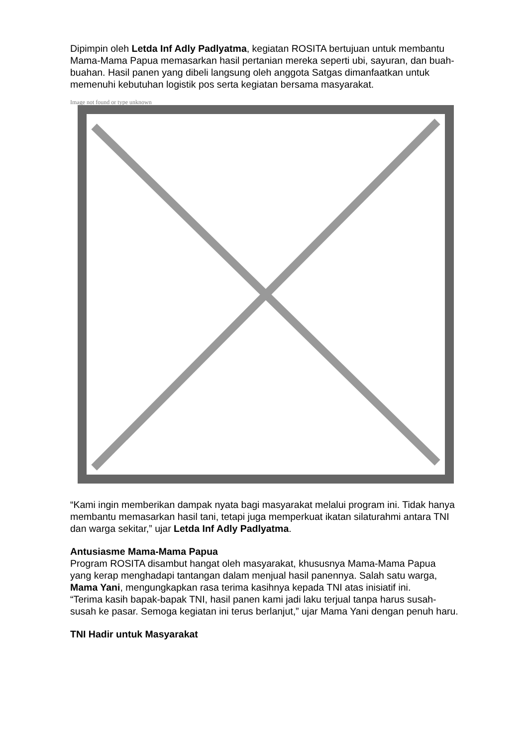Dipimpin oleh Letda Inf Adly Padlyatma, kegiatan ROSITA bertujuan untuk membantu Mama-Mama Papua memasarkan hasil pertanian mereka seperti ubi, sayuran, dan buah-buahan. Hasil panen yang dibeli langsung oleh anggota Satgas dimanfaatkan untuk memenuhi kebutuhan logistik pos serta kegiatan bersama masyarakat.
Image not found or type unknown
“Kami ingin memberikan dampak nyata bagi masyarakat melalui program ini. Tidak hanya membantu memasarkan hasil tani, tetapi juga memperkuat ikatan silaturahmi antara TNI dan warga sekitar,” ujar Letda Inf Adly Padlyatma.
Antusiasme Mama-Mama Papua
Program ROSITA disambut hangat oleh masyarakat, khususnya Mama-Mama Papua yang kerap menghadapi tantangan dalam menjual hasil panennya. Salah satu warga, Mama Yani, mengungkapkan rasa terima kasihnya kepada TNI atas inisiatif ini.
“Terima kasih bapak-bapak TNI, hasil panen kami jadi laku terjual tanpa harus susah-susah ke pasar. Semoga kegiatan ini terus berlanjut,” ujar Mama Yani dengan penuh haru.
TNI Hadir untuk Masyarakat